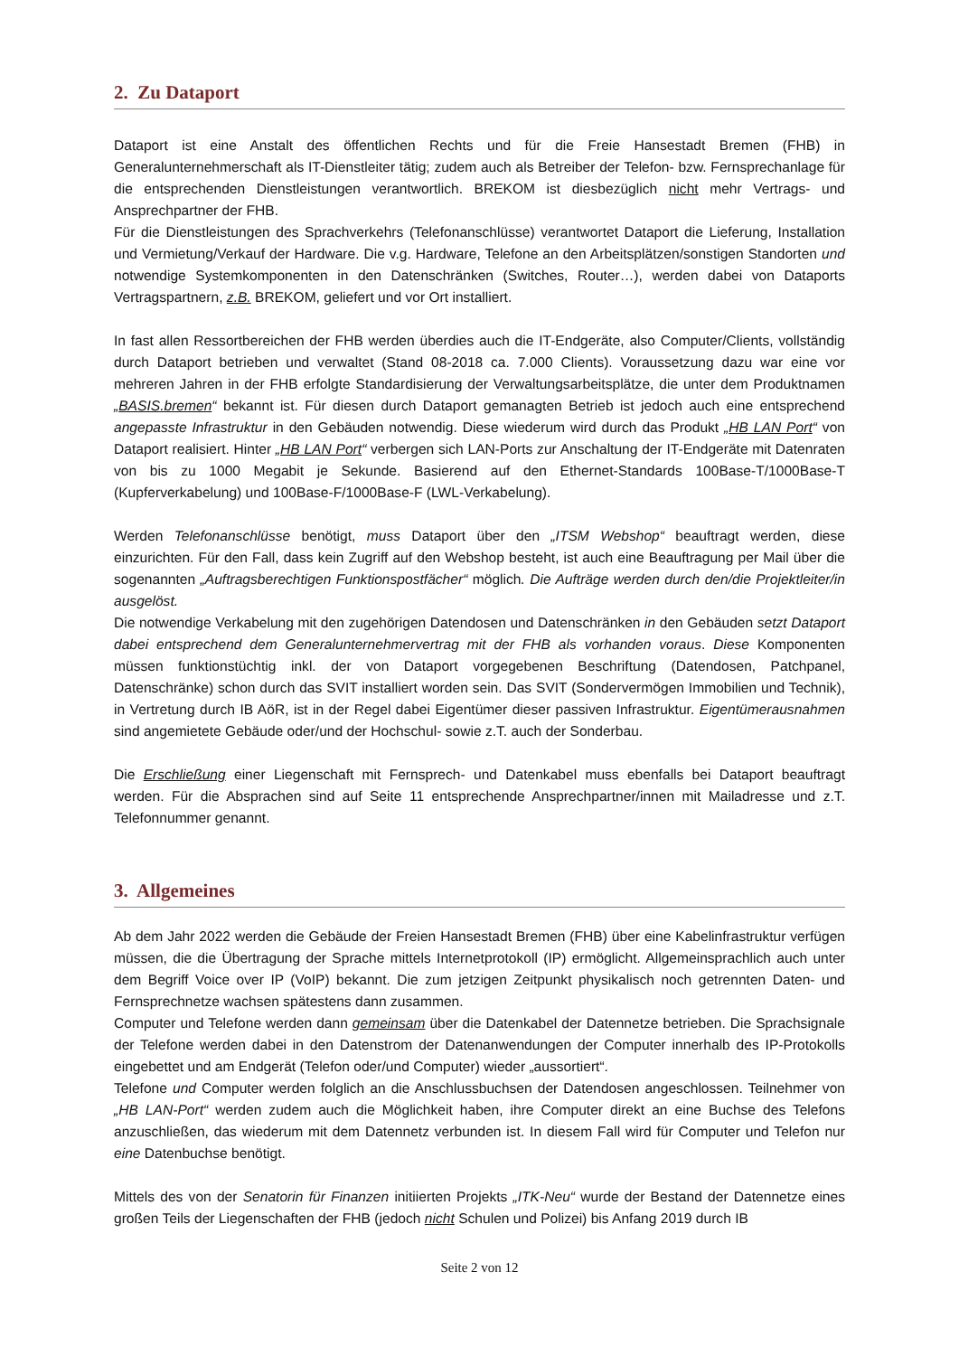2. Zu Dataport
Dataport ist eine Anstalt des öffentlichen Rechts und für die Freie Hansestadt Bremen (FHB) in Generalunternehmerschaft als IT-Dienstleiter tätig; zudem auch als Betreiber der Telefon- bzw. Fernsprechanlage für die entsprechenden Dienstleistungen verantwortlich. BREKOM ist diesbezüglich nicht mehr Vertrags- und Ansprechpartner der FHB.
Für die Dienstleistungen des Sprachverkehrs (Telefonanschlüsse) verantwortet Dataport die Lieferung, Installation und Vermietung/Verkauf der Hardware. Die v.g. Hardware, Telefone an den Arbeitsplätzen/sonstigen Standorten und notwendige Systemkomponenten in den Datenschränken (Switches, Router…), werden dabei von Dataports Vertragspartnern, z.B. BREKOM, geliefert und vor Ort installiert.
In fast allen Ressortbereichen der FHB werden überdies auch die IT-Endgeräte, also Computer/Clients, vollständig durch Dataport betrieben und verwaltet (Stand 08-2018 ca. 7.000 Clients). Voraussetzung dazu war eine vor mehreren Jahren in der FHB erfolgte Standardisierung der Verwaltungsarbeitsplätze, die unter dem Produktnamen „BASIS.bremen“ bekannt ist. Für diesen durch Dataport gemanagten Betrieb ist jedoch auch eine entsprechend angepasste Infrastruktur in den Gebäuden notwendig. Diese wiederum wird durch das Produkt „HB LAN Port“ von Dataport realisiert. Hinter „HB LAN Port“ verbergen sich LAN-Ports zur Anschaltung der IT-Endgeräte mit Datenraten von bis zu 1000 Megabit je Sekunde. Basierend auf den Ethernet-Standards 100Base-T/1000Base-T (Kupferverkabelung) und 100Base-F/1000Base-F (LWL-Verkabelung).
Werden Telefonanschlüsse benötigt, muss Dataport über den „ITSM Webshop“ beauftragt werden, diese einzurichten. Für den Fall, dass kein Zugriff auf den Webshop besteht, ist auch eine Beauftragung per Mail über die sogenannten „Auftragsberechtigen Funktionspostfächer“ möglich. Die Aufträge werden durch den/die Projektleiter/in ausgelöst.
Die notwendige Verkabelung mit den zugehörigen Datendosen und Datenschränken in den Gebäuden setzt Dataport dabei entsprechend dem Generalunternehmervertrag mit der FHB als vorhanden voraus. Diese Komponenten müssen funktionstüchtig inkl. der von Dataport vorgegebenen Beschriftung (Datendosen, Patchpanel, Datenschränke) schon durch das SVIT installiert worden sein. Das SVIT (Sondervermögen Immobilien und Technik), in Vertretung durch IB AöR, ist in der Regel dabei Eigentümer dieser passiven Infrastruktur. Eigentümerausnahmen sind angemietete Gebäude oder/und der Hochschul- sowie z.T. auch der Sonderbau.
Die Erschließung einer Liegenschaft mit Fernsprech- und Datenkabel muss ebenfalls bei Dataport beauftragt werden. Für die Absprachen sind auf Seite 11 entsprechende Ansprechpartner/innen mit Mailadresse und z.T. Telefonnummer genannt.
3. Allgemeines
Ab dem Jahr 2022 werden die Gebäude der Freien Hansestadt Bremen (FHB) über eine Kabelinfrastruktur verfügen müssen, die die Übertragung der Sprache mittels Internetprotokoll (IP) ermöglicht. Allgemeinsprachlich auch unter dem Begriff Voice over IP (VoIP) bekannt. Die zum jetzigen Zeitpunkt physikalisch noch getrennten Daten- und Fernsprechnetze wachsen spätestens dann zusammen.
Computer und Telefone werden dann gemeinsam über die Datenkabel der Datennetze betrieben. Die Sprachsignale der Telefone werden dabei in den Datenstrom der Datenanwendungen der Computer innerhalb des IP-Protokolls eingebettet und am Endgerät (Telefon oder/und Computer) wieder „aussortiert“.
Telefone und Computer werden folglich an die Anschlussbuchsen der Datendosen angeschlossen. Teilnehmer von „HB LAN-Port“ werden zudem auch die Möglichkeit haben, ihre Computer direkt an eine Buchse des Telefons anzuschließen, das wiederum mit dem Datennetz verbunden ist. In diesem Fall wird für Computer und Telefon nur eine Datenbuchse benötigt.
Mittels des von der Senatorin für Finanzen initiierten Projekts „ITK-Neu“ wurde der Bestand der Datennetze eines großen Teils der Liegenschaften der FHB (jedoch nicht Schulen und Polizei) bis Anfang 2019 durch IB
Seite 2 von 12